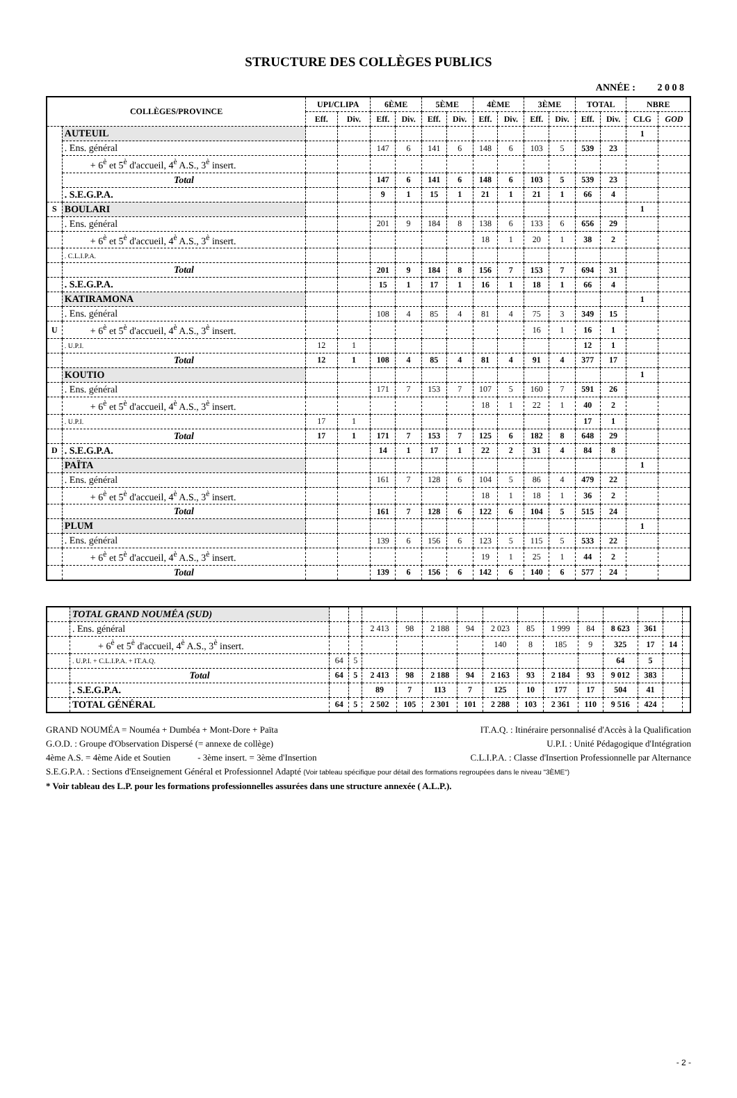STRUCTURE DES COLLÈGES PUBLICS
ANNÉE : 2 0 0 8
| COLLÈGES/PROVINCE | | UPI/CLIPA | | 6ÈME | | 5ÈME | | 4ÈME | | 3ÈME | | TOTAL | | NBRE | |
| --- | --- | --- | --- | --- | --- | --- | --- | --- | --- | --- | --- | --- | --- | --- | --- |
| | | Eff. | Div. | Eff. | Div. | Eff. | Div. | Eff. | Div. | Eff. | Div. | Eff. | Div. | CLG | GOD |
| | AUTEUIL | | | | | | | | | | | | | 1 | |
| | . Ens. général | | | 147 | 6 | 141 | 6 | 148 | 6 | 103 | 5 | 539 | 23 | | |
| | + 6<sup>è</sup> et 5<sup>è</sup> d'accueil, 4<sup>è</sup> A.S., 3<sup>è</sup> insert. | | | | | | | | | | | | | | |
| | Total | | | 147 | 6 | 141 | 6 | 148 | 6 | 103 | 5 | 539 | 23 | | |
| | . S.E.G.P.A. | | | 9 | 1 | 15 | 1 | 21 | 1 | 21 | 1 | 66 | 4 | | |
| S | BOULARI | | | | | | | | | | | | | 1 | |
| | . Ens. général | | | 201 | 9 | 184 | 8 | 138 | 6 | 133 | 6 | 656 | 29 | | |
| | + 6<sup>è</sup> et 5<sup>è</sup> d'accueil, 4<sup>è</sup> A.S., 3<sup>è</sup> insert. | | | | | | | 18 | 1 | 20 | 1 | 38 | 2 | | |
| | . C.L.I.P.A. | | | | | | | | | | | | | | |
| | Total | | | 201 | 9 | 184 | 8 | 156 | 7 | 153 | 7 | 694 | 31 | | |
| | . S.E.G.P.A. | | | 15 | 1 | 17 | 1 | 16 | 1 | 18 | 1 | 66 | 4 | | |
| | KATIRAMONA | | | | | | | | | | | | | 1 | |
| | . Ens. général | | | 108 | 4 | 85 | 4 | 81 | 4 | 75 | 3 | 349 | 15 | | |
| U | + 6<sup>è</sup> et 5<sup>è</sup> d'accueil, 4<sup>è</sup> A.S., 3<sup>è</sup> insert. | | | | | | | | | 16 | 1 | 16 | 1 | | |
| | . U.P.I. | 12 | 1 | | | | | | | | | 12 | 1 | | |
| | Total | 12 | 1 | 108 | 4 | 85 | 4 | 81 | 4 | 91 | 4 | 377 | 17 | | |
| | KOUTIO | | | | | | | | | | | | | 1 | |
| | . Ens. général | | | 171 | 7 | 153 | 7 | 107 | 5 | 160 | 7 | 591 | 26 | | |
| | + 6<sup>è</sup> et 5<sup>è</sup> d'accueil, 4<sup>è</sup> A.S., 3<sup>è</sup> insert. | | | | | | | 18 | 1 | 22 | 1 | 40 | 2 | | |
| | . U.P.I. | 17 | 1 | | | | | | | | | 17 | 1 | | |
| | Total | 17 | 1 | 171 | 7 | 153 | 7 | 125 | 6 | 182 | 8 | 648 | 29 | | |
| D | . S.E.G.P.A. | | | 14 | 1 | 17 | 1 | 22 | 2 | 31 | 4 | 84 | 8 | | |
| | PAÏTA | | | | | | | | | | | | | 1 | |
| | . Ens. général | | | 161 | 7 | 128 | 6 | 104 | 5 | 86 | 4 | 479 | 22 | | |
| | + 6<sup>è</sup> et 5<sup>è</sup> d'accueil, 4<sup>è</sup> A.S., 3<sup>è</sup> insert. | | | | | | | 18 | 1 | 18 | 1 | 36 | 2 | | |
| | Total | | | 161 | 7 | 128 | 6 | 122 | 6 | 104 | 5 | 515 | 24 | | |
| | PLUM | | | | | | | | | | | | | 1 | |
| | . Ens. général | | | 139 | 6 | 156 | 6 | 123 | 5 | 115 | 5 | 533 | 22 | | |
| | + 6<sup>è</sup> et 5<sup>è</sup> d'accueil, 4<sup>è</sup> A.S., 3<sup>è</sup> insert. | | | | | | | 19 | 1 | 25 | 1 | 44 | 2 | | |
| | Total | | | 139 | 6 | 156 | 6 | 142 | 6 | 140 | 6 | 577 | 24 | | |
| | TOTAL GRAND NOUMÉA (SUD) | | | | | | | | | | | | | | |
| | . Ens. général | | | 2 413 | 98 | 2 188 | 94 | 2 023 | 85 | 1 999 | 84 | 8 623 | 361 | | |
| | + 6<sup>è</sup> et 5<sup>è</sup> d'accueil, 4<sup>è</sup> A.S., 3<sup>è</sup> insert. | | | | | | | 140 | 8 | 185 | 9 | 325 | 17 | 14 | |
| | . U.P.I. + C.L.I.P.A. + IT.A.Q. | 64 | 5 | | | | | | | | | 64 | 5 | | |
| | Total | 64 | 5 | 2 413 | 98 | 2 188 | 94 | 2 163 | 93 | 2 184 | 93 | 9 012 | 383 | | |
| | . S.E.G.P.A. | | | 89 | 7 | 113 | 7 | 125 | 10 | 177 | 17 | 504 | 41 | | |
| | TOTAL GÉNÉRAL | 64 | 5 | 2 502 | 105 | 2 301 | 101 | 2 288 | 103 | 2 361 | 110 | 9 516 | 424 | | |
GRAND NOUMÉA = Nouméa + Dumbéa + Mont-Dore + Païta IT.A.Q. : Itinéraire personnalisé d'Accès à la Qualification
G.O.D. : Groupe d'Observation Dispersé (= annexe de collège) U.P.I. : Unité Pédagogique d'Intégration
4ème A.S. = 4ème Aide et Soutien - 3ème insert. = 3ème d'Insertion C.L.I.P.A. : Classe d'Insertion Professionnelle par Alternance
S.E.G.P.A. : Sections d'Enseignement Général et Professionnel Adapté (Voir tableau spécifique pour détail des formations regroupées dans le niveau "3ÈME")
* Voir tableau des L.P. pour les formations professionnelles assurées dans une structure annexée ( A.L.P.).
- 2 -